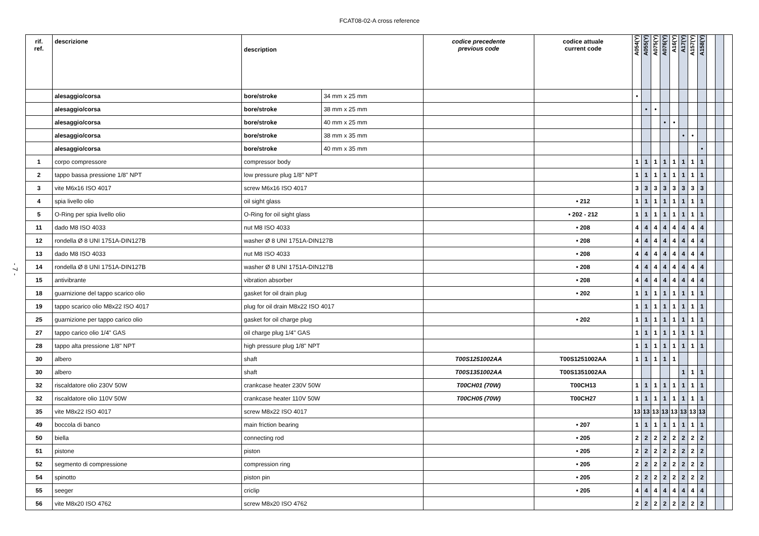FCAT08-02-A cross reference
- 7 -
| rif. ref. | descrizione | description | | codice precedente previous code | codice attuale current code | A054(Y) | A055(Y) | A075(Y) | A076(Y) | A16(Y) | A17(Y) | A157(Y) | A158(Y) | | | |
| --- | --- | --- | --- | --- | --- | --- | --- | --- | --- | --- | --- | --- | --- | --- | --- | --- |
| | alesaggio/corsa | bore/stroke | 34 mm x 25 mm | | | • | | | | | | | | | | |
| | alesaggio/corsa | bore/stroke | 38 mm x 25 mm | | | | • | • | | | | | | | | |
| | alesaggio/corsa | bore/stroke | 40 mm x 25 mm | | | | | | • | • | | | | | | |
| | alesaggio/corsa | bore/stroke | 38 mm x 35 mm | | | | | | | | • | • | | | | |
| | alesaggio/corsa | bore/stroke | 40 mm x 35 mm | | | | | | | | | | • | | | |
| 1 | corpo compressore | compressor body | | | | 1 | 1 | 1 | 1 | 1 | 1 | 1 | 1 | | | |
| 2 | tappo bassa pressione 1/8" NPT | low pressure plug 1/8" NPT | | | | 1 | 1 | 1 | 1 | 1 | 1 | 1 | 1 | | | |
| 3 | vite M6x16 ISO 4017 | screw M6x16 ISO 4017 | | | | 3 | 3 | 3 | 3 | 3 | 3 | 3 | 3 | | | |
| 4 | spia livello olio | oil sight glass | | | • 212 | 1 | 1 | 1 | 1 | 1 | 1 | 1 | 1 | | | |
| 5 | O-Ring per spia livello olio | O-Ring for oil sight glass | | | • 202 - 212 | 1 | 1 | 1 | 1 | 1 | 1 | 1 | 1 | | | |
| 11 | dado M8 ISO 4033 | nut M8 ISO 4033 | | | • 208 | 4 | 4 | 4 | 4 | 4 | 4 | 4 | 4 | | | |
| 12 | rondella Ø 8 UNI 1751A-DIN127B | washer Ø 8 UNI 1751A-DIN127B | | | • 208 | 4 | 4 | 4 | 4 | 4 | 4 | 4 | 4 | | | |
| 13 | dado M8 ISO 4033 | nut M8 ISO 4033 | | | • 208 | 4 | 4 | 4 | 4 | 4 | 4 | 4 | 4 | | | |
| 14 | rondella Ø 8 UNI 1751A-DIN127B | washer Ø 8 UNI 1751A-DIN127B | | | • 208 | 4 | 4 | 4 | 4 | 4 | 4 | 4 | 4 | | | |
| 15 | antivibrante | vibration absorber | | | • 208 | 4 | 4 | 4 | 4 | 4 | 4 | 4 | 4 | | | |
| 18 | guarnizione del tappo scarico olio | gasket for oil drain plug | | | • 202 | 1 | 1 | 1 | 1 | 1 | 1 | 1 | 1 | | | |
| 19 | tappo scarico olio M8x22 ISO 4017 | plug for oil drain M8x22 ISO 4017 | | | | 1 | 1 | 1 | 1 | 1 | 1 | 1 | 1 | | | |
| 25 | guarnizione per tappo carico olio | gasket for oil charge plug | | | • 202 | 1 | 1 | 1 | 1 | 1 | 1 | 1 | 1 | | | |
| 27 | tappo carico olio 1/4" GAS | oil charge plug 1/4" GAS | | | | 1 | 1 | 1 | 1 | 1 | 1 | 1 | 1 | | | |
| 28 | tappo alta pressione 1/8" NPT | high pressure plug 1/8" NPT | | | | 1 | 1 | 1 | 1 | 1 | 1 | 1 | 1 | | | |
| 30 | albero | shaft | | T00S1251002AA | T00S1251002AA | 1 | 1 | 1 | 1 | 1 | | | | | | |
| 30 | albero | shaft | | T00S1351002AA | T00S1351002AA | | | | | | 1 | 1 | 1 | | | |
| 32 | riscaldatore olio 230V 50W | crankcase heater 230V 50W | | T00CH01 (70W) | T00CH13 | 1 | 1 | 1 | 1 | 1 | 1 | 1 | 1 | | | |
| 32 | riscaldatore olio 110V 50W | crankcase heater 110V 50W | | T00CH05 (70W) | T00CH27 | 1 | 1 | 1 | 1 | 1 | 1 | 1 | 1 | | | |
| 35 | vite M8x22 ISO 4017 | screw M8x22 ISO 4017 | | | | 13 | 13 | 13 | 13 | 13 | 13 | 13 | 13 | | | |
| 49 | boccola di banco | main friction bearing | | | • 207 | 1 | 1 | 1 | 1 | 1 | 1 | 1 | 1 | | | |
| 50 | biella | connecting rod | | | • 205 | 2 | 2 | 2 | 2 | 2 | 2 | 2 | 2 | | | |
| 51 | pistone | piston | | | • 205 | 2 | 2 | 2 | 2 | 2 | 2 | 2 | 2 | | | |
| 52 | segmento di compressione | compression ring | | | • 205 | 2 | 2 | 2 | 2 | 2 | 2 | 2 | 2 | | | |
| 54 | spinotto | piston pin | | | • 205 | 2 | 2 | 2 | 2 | 2 | 2 | 2 | 2 | | | |
| 55 | seeger | criclip | | | • 205 | 4 | 4 | 4 | 4 | 4 | 4 | 4 | 4 | | | |
| 56 | vite M8x20 ISO 4762 | screw M8x20 ISO 4762 | | | | 2 | 2 | 2 | 2 | 2 | 2 | 2 | 2 | | | |